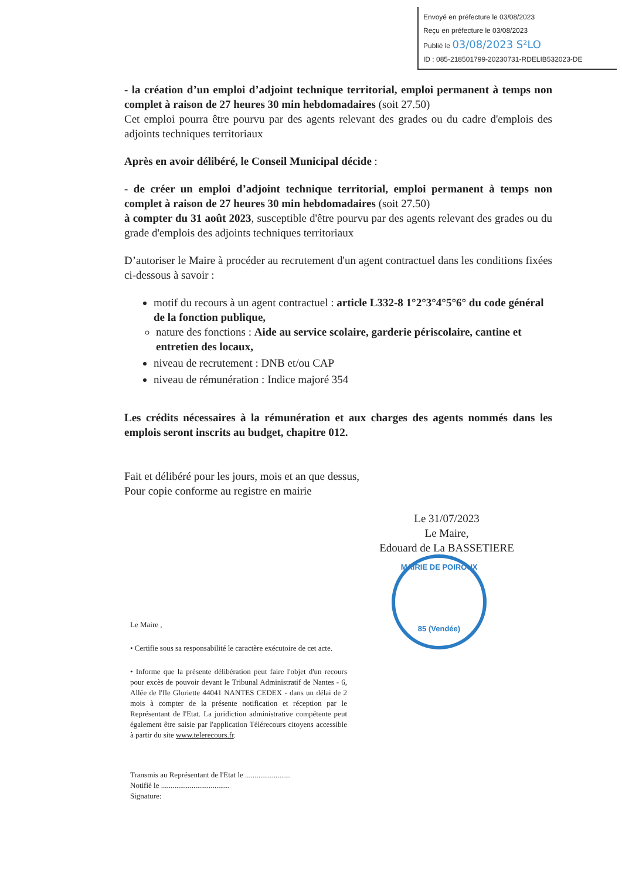Envoyé en préfecture le 03/08/2023
Reçu en préfecture le 03/08/2023
Publié le 03/08/2023 S²LO
ID : 085-218501799-20230731-RDELIB532023-DE
- la création d’un emploi d’adjoint technique territorial, emploi permanent à temps non complet à raison de 27 heures 30 min hebdomadaires (soit 27.50)
Cet emploi pourra être pourvu par des agents relevant des grades ou du cadre d'emplois des adjoints techniques territoriaux
Après en avoir délibéré, le Conseil Municipal décide :
- de créer un emploi d’adjoint technique territorial, emploi permanent à temps non complet à raison de 27 heures 30 min hebdomadaires (soit 27.50)
à compter du 31 août 2023, susceptible d'être pourvu par des agents relevant des grades ou du grade d'emplois des adjoints techniques territoriaux
D’autoriser le Maire à procéder au recrutement d'un agent contractuel dans les conditions fixées ci-dessous à savoir :
motif du recours à un agent contractuel : article L332-8 1°2°3°4°5°6° du code général de la fonction publique,
nature des fonctions : Aide au service scolaire, garderie périscolaire, cantine et entretien des locaux,
niveau de recrutement : DNB et/ou CAP
niveau de rémunération : Indice majoré 354
Les crédits nécessaires à la rémunération et aux charges des agents nommés dans les emplois seront inscrits au budget, chapitre 012.
Fait et délibéré pour les jours, mois et an que dessus,
Pour copie conforme au registre en mairie
Le 31/07/2023
Le Maire,
Edouard de La BASSETIERE
Le Maire ,
• Certifie sous sa responsabilité le caractère exécutoire de cet acte.
• Informe que la présente délibération peut faire l'objet d'un recours pour excès de pouvoir devant le Tribunal Administratif de Nantes - 6, Allée de l'Ile Gloriette 44041 NANTES CEDEX - dans un délai de 2 mois à compter de la présente notification et réception par le Représentant de l'Etat. La juridiction administrative compétente peut également être saisie par l'application Télérecours citoyens accessible à partir du site www.telerecours.fr.
Transmis au Représentant de l'Etat le ........................
Notifié le ....................................
Signature:
MAIRIE DE POIROUX
85 (Vendée)